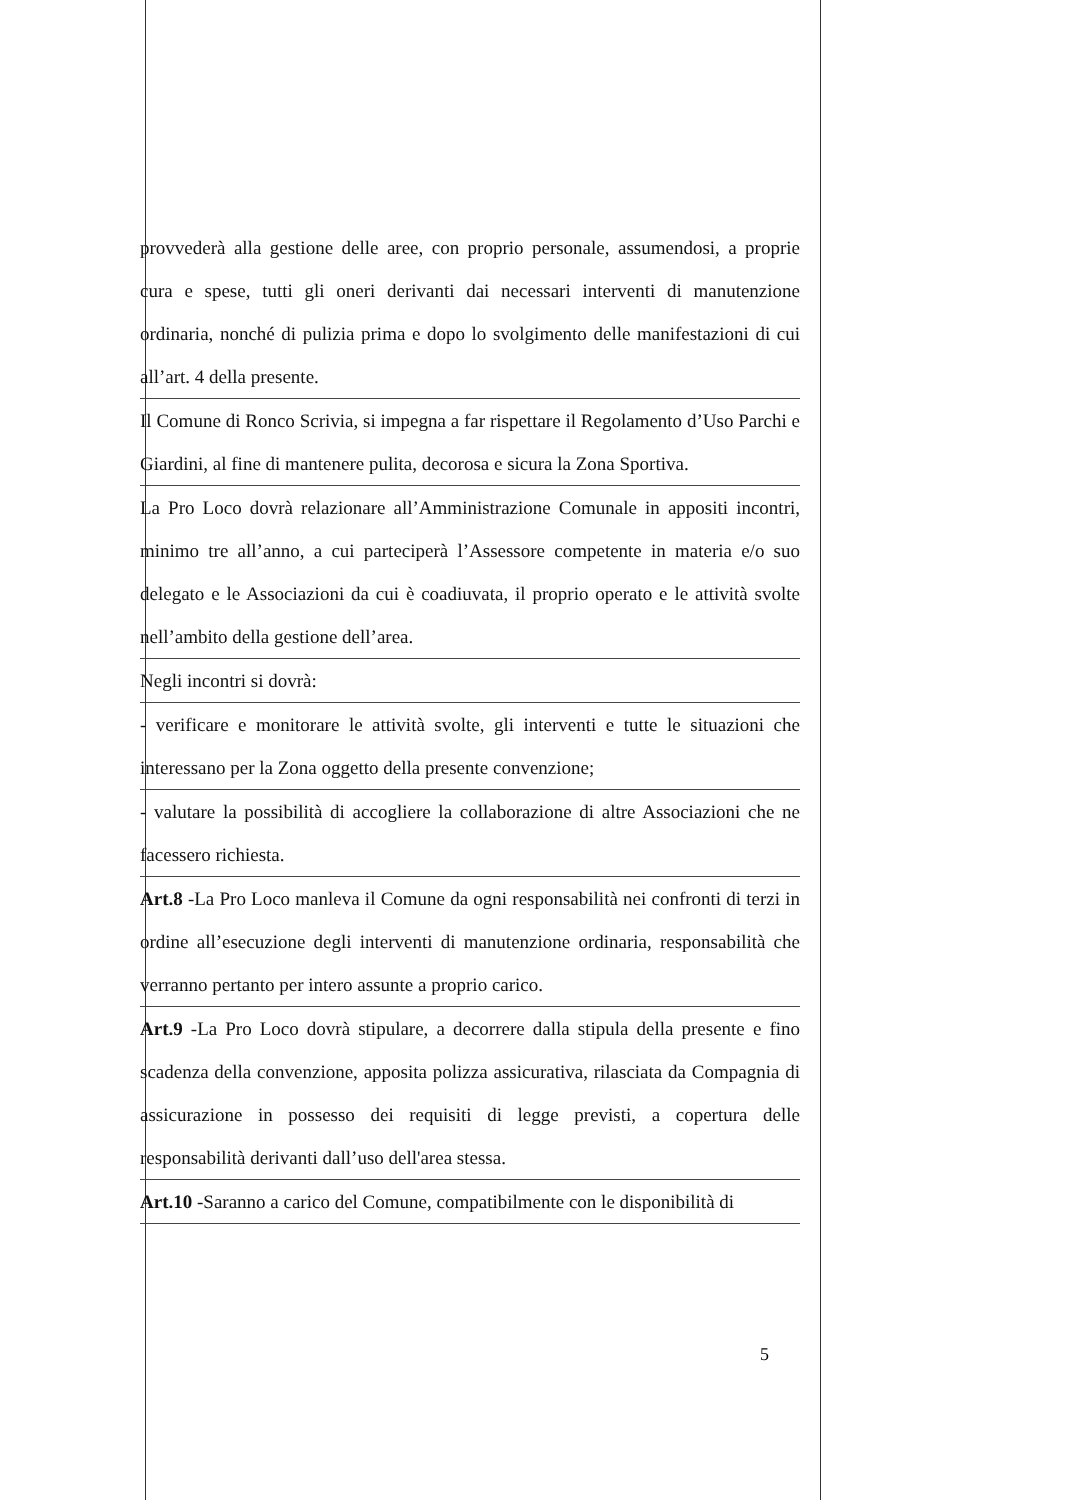provvederà alla gestione delle aree, con proprio personale, assumendosi, a proprie cura e spese, tutti gli oneri derivanti dai necessari interventi di manutenzione ordinaria, nonché di pulizia prima e dopo lo svolgimento delle manifestazioni di cui all’art. 4 della presente.
Il Comune di Ronco Scrivia, si impegna a far rispettare il Regolamento d’Uso Parchi e Giardini, al fine di mantenere pulita, decorosa e sicura la Zona Sportiva.
La Pro Loco dovrà relazionare all’Amministrazione Comunale in appositi incontri, minimo tre all’anno, a cui parteciperà l’Assessore competente in materia e/o suo delegato e le Associazioni da cui è coadiuvata, il proprio operato e le attività svolte nell’ambito della gestione dell’area.
Negli incontri si dovrà:
- verificare e monitorare le attività svolte, gli interventi e tutte le situazioni che interessano per la Zona oggetto della presente convenzione;
- valutare la possibilità di accogliere la collaborazione di altre Associazioni che ne facessero richiesta.
Art.8 -La Pro Loco manleva il Comune da ogni responsabilità nei confronti di terzi in ordine all’esecuzione degli interventi di manutenzione ordinaria, responsabilità che verranno pertanto per intero assunte a proprio carico.
Art.9 -La Pro Loco dovrà stipulare, a decorrere dalla stipula della presente e fino scadenza della convenzione, apposita polizza assicurativa, rilasciata da Compagnia di assicurazione in possesso dei requisiti di legge previsti, a copertura delle responsabilità derivanti dall’uso dell'area stessa.
Art.10 -Saranno a carico del Comune, compatibilmente con le disponibilità di
5